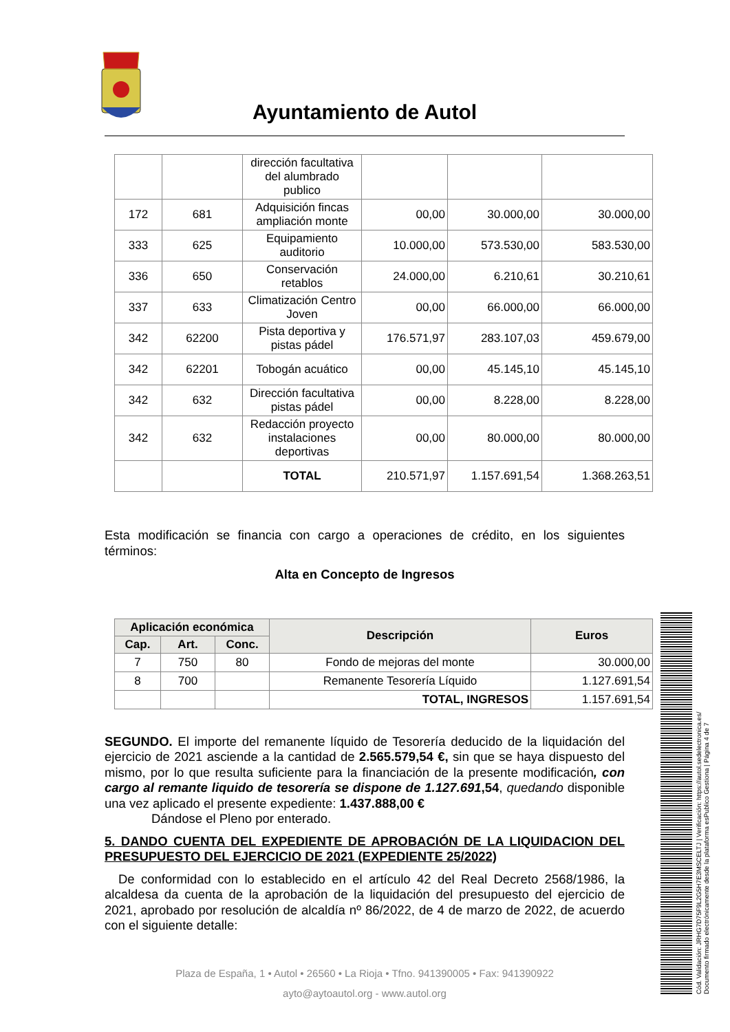Ayuntamiento de Autol
Cód. Validación: JRHG7D75F9L2G5H7E3MSCELTJ | Verificación: https://autol.sedelectronica.es/
Documento firmado electrónicamente desde la plataforma esPublico Gestiona | Página 4 de 7
| | | dirección facultativa del alumbrado publico | | | |
| 172 | 681 | Adquisición fincas ampliación monte | 00,00 | 30.000,00 | 30.000,00 |
| 333 | 625 | Equipamiento auditorio | 10.000,00 | 573.530,00 | 583.530,00 |
| 336 | 650 | Conservación retablos | 24.000,00 | 6.210,61 | 30.210,61 |
| 337 | 633 | Climatización Centro Joven | 00,00 | 66.000,00 | 66.000,00 |
| 342 | 62200 | Pista deportiva y pistas pádel | 176.571,97 | 283.107,03 | 459.679,00 |
| 342 | 62201 | Tobogán acuático | 00,00 | 45.145,10 | 45.145,10 |
| 342 | 632 | Dirección facultativa pistas pádel | 00,00 | 8.228,00 | 8.228,00 |
| 342 | 632 | Redacción proyecto instalaciones deportivas | 00,00 | 80.000,00 | 80.000,00 |
| | | TOTAL | 210.571,97 | 1.157.691,54 | 1.368.263,51 |
Esta modificación se financia con cargo a operaciones de crédito, en los siguientes términos:
Alta en Concepto de Ingresos
| Aplicación económica | | | Descripción | Euros |
| --- | --- | --- | --- | --- |
| Cap. | Art. | Conc. | | |
| 7 | 750 | 80 | Fondo de mejoras del monte | 30.000,00 |
| 8 | 700 | | Remanente Tesorería Líquido | 1.127.691,54 |
| | | | TOTAL, INGRESOS | 1.157.691,54 |
SEGUNDO. El importe del remanente líquido de Tesorería deducido de la liquidación del ejercicio de 2021 asciende a la cantidad de 2.565.579,54 €, sin que se haya dispuesto del mismo, por lo que resulta suficiente para la financiación de la presente modificación, con cargo al remante liquido de tesorería se dispone de 1.127.691,54, quedando disponible una vez aplicado el presente expediente: 1.437.888,00 €
Dándose el Pleno por enterado.
5. DANDO CUENTA DEL EXPEDIENTE DE APROBACIÓN DE LA LIQUIDACION DEL PRESUPUESTO DEL EJERCICIO DE 2021 (EXPEDIENTE 25/2022)
De conformidad con lo establecido en el artículo 42 del Real Decreto 2568/1986, la alcaldesa da cuenta de la aprobación de la liquidación del presupuesto del ejercicio de 2021, aprobado por resolución de alcaldía nº 86/2022, de 4 de marzo de 2022, de acuerdo con el siguiente detalle:
Plaza de España, 1 • Autol • 26560 • La Rioja • Tfno. 941390005 • Fax: 941390922
ayto@aytoautol.org - www.autol.org